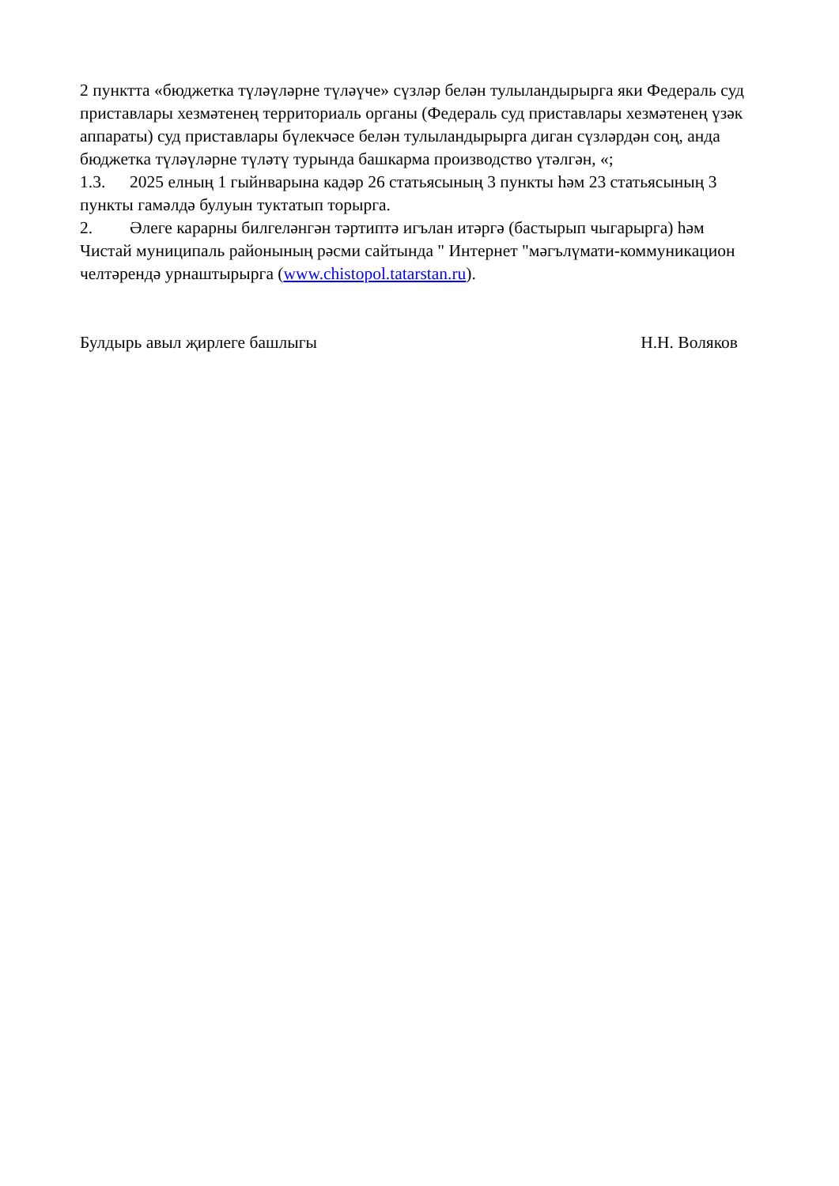2 пунктта «бюджетка түләүләрне түләүче» сүзләр белән тулыландырырга яки Федераль суд приставлары хезмәтенең территориаль органы (Федераль суд приставлары хезмәтенең үзәк аппараты) суд приставлары бүлекчәсе белән тулыландырырга диган сүзләрдән соң, анда бюджетка түләүләрне түләтү турында башкарма производство үтәлгән, «;
1.3. 2025 елның 1 гыйнварына кадәр 26 статьясының 3 пункты һәм 23 статьясының 3 пункты гамәлдә булуын туктатып торырга.
2. Әлеге карарны билгеләнгән тәртиптә игълан итәргә (бастырып чыгарырга) һәм Чистай муниципаль районының рәсми сайтында " Интернет "мәгълүмати-коммуникацион челтәрендә урнаштырырга (www.chistopol.tatarstan.ru).
Булдырь авыл җирлеге башлыгы Н.Н. Воляков